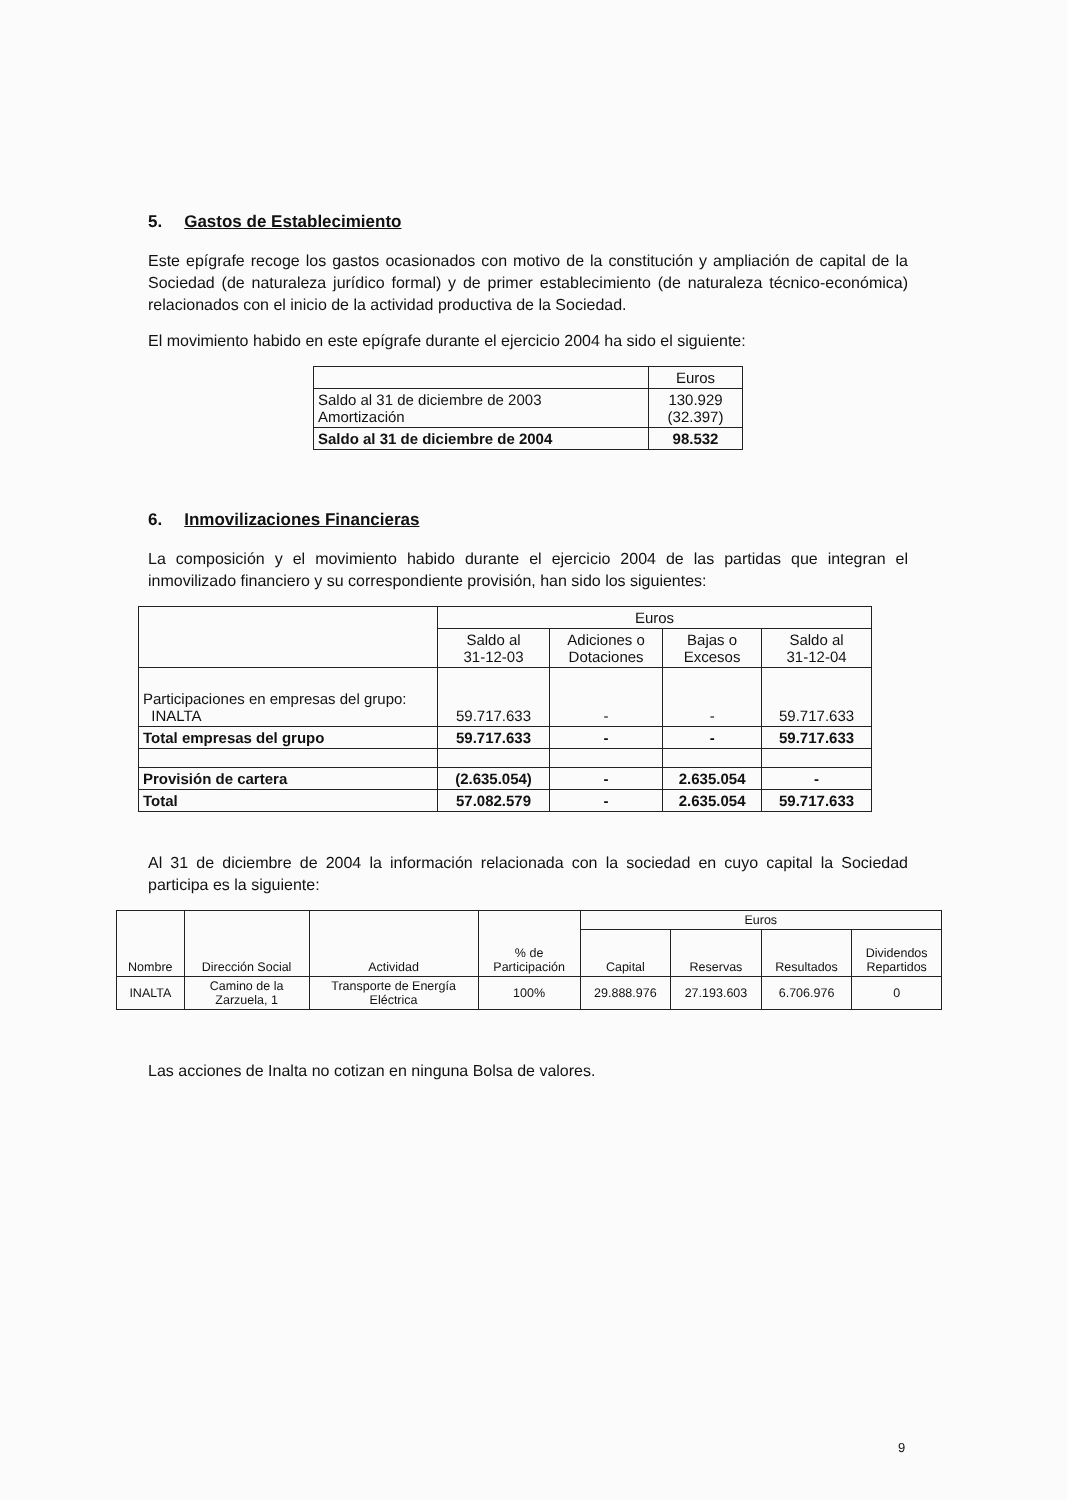5. Gastos de Establecimiento
Este epígrafe recoge los gastos ocasionados con motivo de la constitución y ampliación de capital de la Sociedad (de naturaleza jurídico formal) y de primer establecimiento (de naturaleza técnico-económica) relacionados con el inicio de la actividad productiva de la Sociedad.
El movimiento habido en este epígrafe durante el ejercicio 2004 ha sido el siguiente:
| | Euros |
| --- | --- |
| Saldo al 31 de diciembre de 2003 Amortización | 130.929 (32.397) |
| Saldo al 31 de diciembre de 2004 | 98.532 |
6. Inmovilizaciones Financieras
La composición y el movimiento habido durante el ejercicio 2004 de las partidas que integran el inmovilizado financiero y su correspondiente provisión, han sido los siguientes:
| | Euros | | | |
| --- | --- | --- | --- | --- |
| | Saldo al 31-12-03 | Adiciones o Dotaciones | Bajas o Excesos | Saldo al 31-12-04 |
| Participaciones en empresas del grupo: INALTA | 59.717.633 | - | - | 59.717.633 |
| Total empresas del grupo | 59.717.633 | - | - | 59.717.633 |
| Provisión de cartera | (2.635.054) | - | 2.635.054 | - |
| Total | 57.082.579 | - | 2.635.054 | 59.717.633 |
Al 31 de diciembre de 2004 la información relacionada con la sociedad en cuyo capital la Sociedad participa es la siguiente:
| Nombre | Dirección Social | Actividad | % de Participación | Euros | | | |
| --- | --- | --- | --- | --- | --- | --- | --- |
| | | | | Capital | Reservas | Resultados | Dividendos Repartidos |
| INALTA | Camino de la Zarzuela, 1 | Transporte de Energía Eléctrica | 100% | 29.888.976 | 27.193.603 | 6.706.976 | 0 |
Las acciones de Inalta no cotizan en ninguna Bolsa de valores.
9